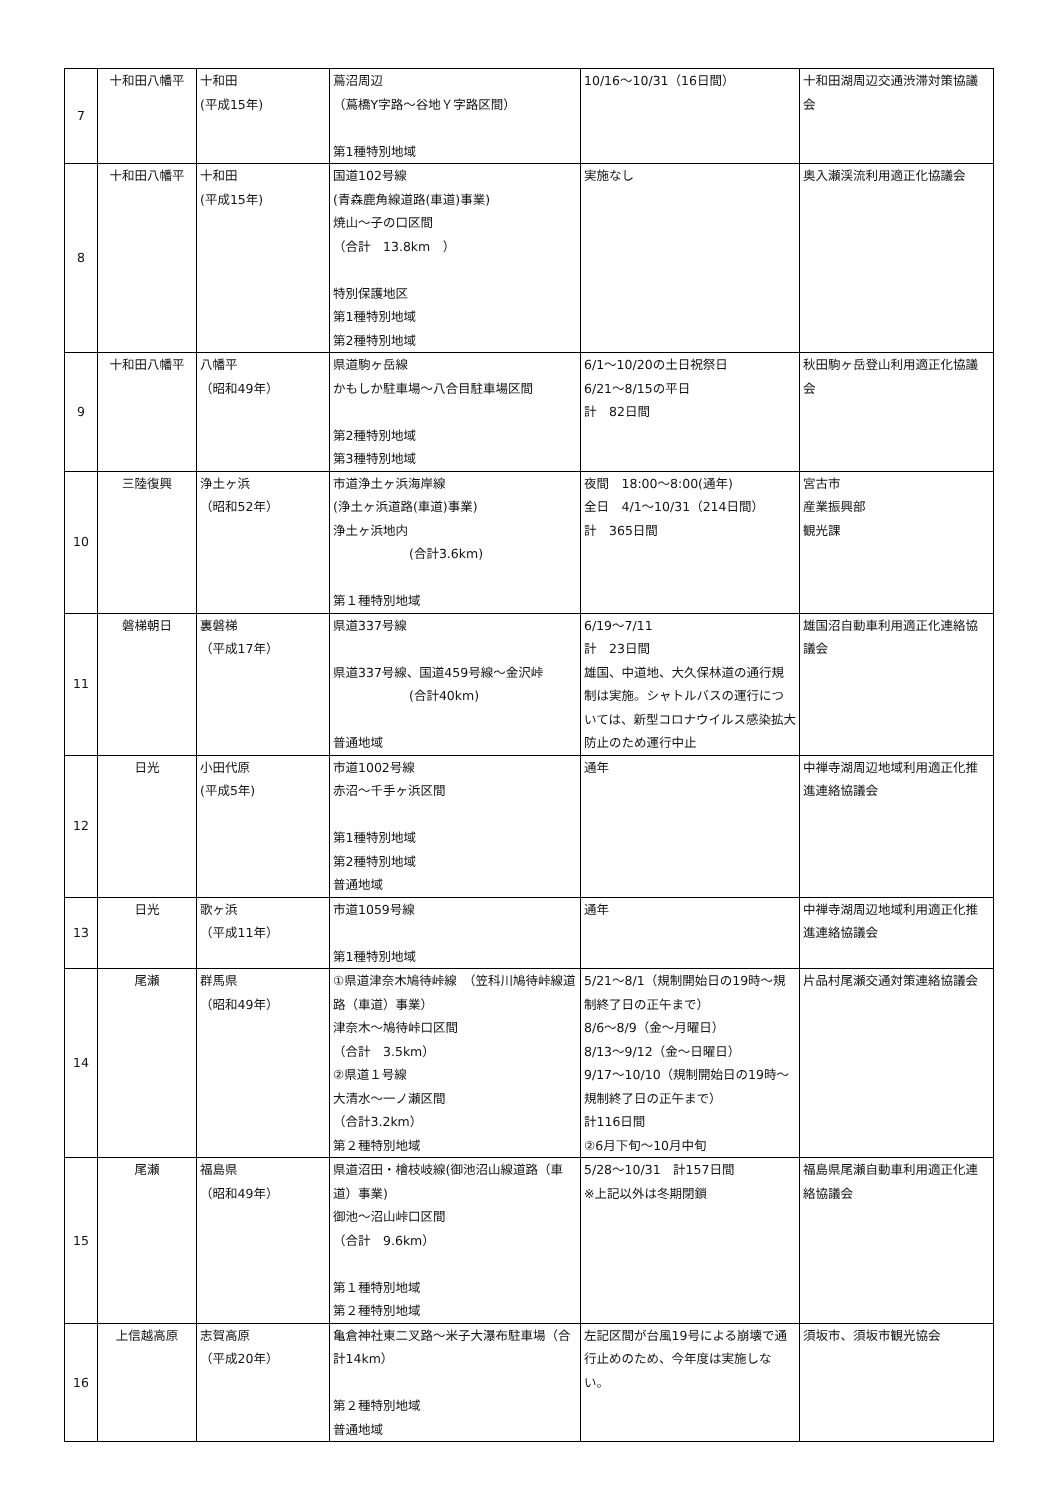| 7 | 十和田八幡平 | 十和田 (平成15年) | 蔦沼周辺 （蔦橋Y字路～谷地Ｙ字路区間） 第1種特別地域 | 10/16～10/31（16日間） | 十和田湖周辺交通渋滞対策協議会 |
| 8 | 十和田八幡平 | 十和田 (平成15年) | 国道102号線 (青森鹿角線道路(車道)事業) 焼山～子の口区間 （合計 13.8km ） 特別保護地区 第1種特別地域 第2種特別地域 | 実施なし | 奥入瀬渓流利用適正化協議会 |
| 9 | 十和田八幡平 | 八幡平 （昭和49年） | 県道駒ヶ岳線 かもしか駐車場～八合目駐車場区間 第2種特別地域 第3種特別地域 | 6/1～10/20の土日祝祭日 6/21～8/15の平日 計 82日間 | 秋田駒ヶ岳登山利用適正化協議会 |
| 10 | 三陸復興 | 浄土ヶ浜 （昭和52年） | 市道浄土ヶ浜海岸線 (浄土ヶ浜道路(車道)事業) 浄土ヶ浜地内 (合計3.6km) 第１種特別地域 | 夜間 18:00～8:00(通年) 全日 4/1～10/31（214日間） 計 365日間 | 宮古市 産業振興部 観光課 |
| 11 | 磐梯朝日 | 裏磐梯 （平成17年） | 県道337号線 県道337号線、国道459号線～金沢峠 (合計40km) 普通地域 | 6/19～7/11 計 23日間 雄国、中道地、大久保林道の通行規制は実施。シャトルバスの運行については、新型コロナウイルス感染拡大防止のため運行中止 | 雄国沼自動車利用適正化連絡協議会 |
| 12 | 日光 | 小田代原 (平成5年) | 市道1002号線 赤沼～千手ヶ浜区間 第1種特別地域 第2種特別地域 普通地域 | 通年 | 中禅寺湖周辺地域利用適正化推進連絡協議会 |
| 13 | 日光 | 歌ヶ浜 （平成11年） | 市道1059号線 第1種特別地域 | 通年 | 中禅寺湖周辺地域利用適正化推進連絡協議会 |
| 14 | 尾瀬 | 群馬県 （昭和49年） | ①県道津奈木鳩待峠線 （笠科川鳩待峠線道路（車道）事業） 津奈木～鳩待峠口区間 （合計 3.5km） ②県道１号線 大清水～一ノ瀬区間 （合計3.2km） 第２種特別地域 | 5/21～8/1（規制開始日の19時～規制終了日の正午まで） 8/6～8/9（金～月曜日） 8/13～9/12（金～日曜日） 9/17～10/10（規制開始日の19時～規制終了日の正午まで） 計116日間 ②6月下旬～10月中旬 | 片品村尾瀬交通対策連絡協議会 |
| 15 | 尾瀬 | 福島県 （昭和49年） | 県道沼田・檜枝岐線(御池沼山線道路（車道）事業) 御池～沼山峠口区間 （合計 9.6km） 第１種特別地域 第２種特別地域 | 5/28～10/31 計157日間 ※上記以外は冬期閉鎖 | 福島県尾瀬自動車利用適正化連絡協議会 |
| 16 | 上信越高原 | 志賀高原 （平成20年） | 亀倉神社東二叉路～米子大瀑布駐車場（合計14km） 第２種特別地域 普通地域 | 左記区間が台風19号による崩壊で通行止めのため、今年度は実施しない。 | 須坂市、須坂市観光協会 |